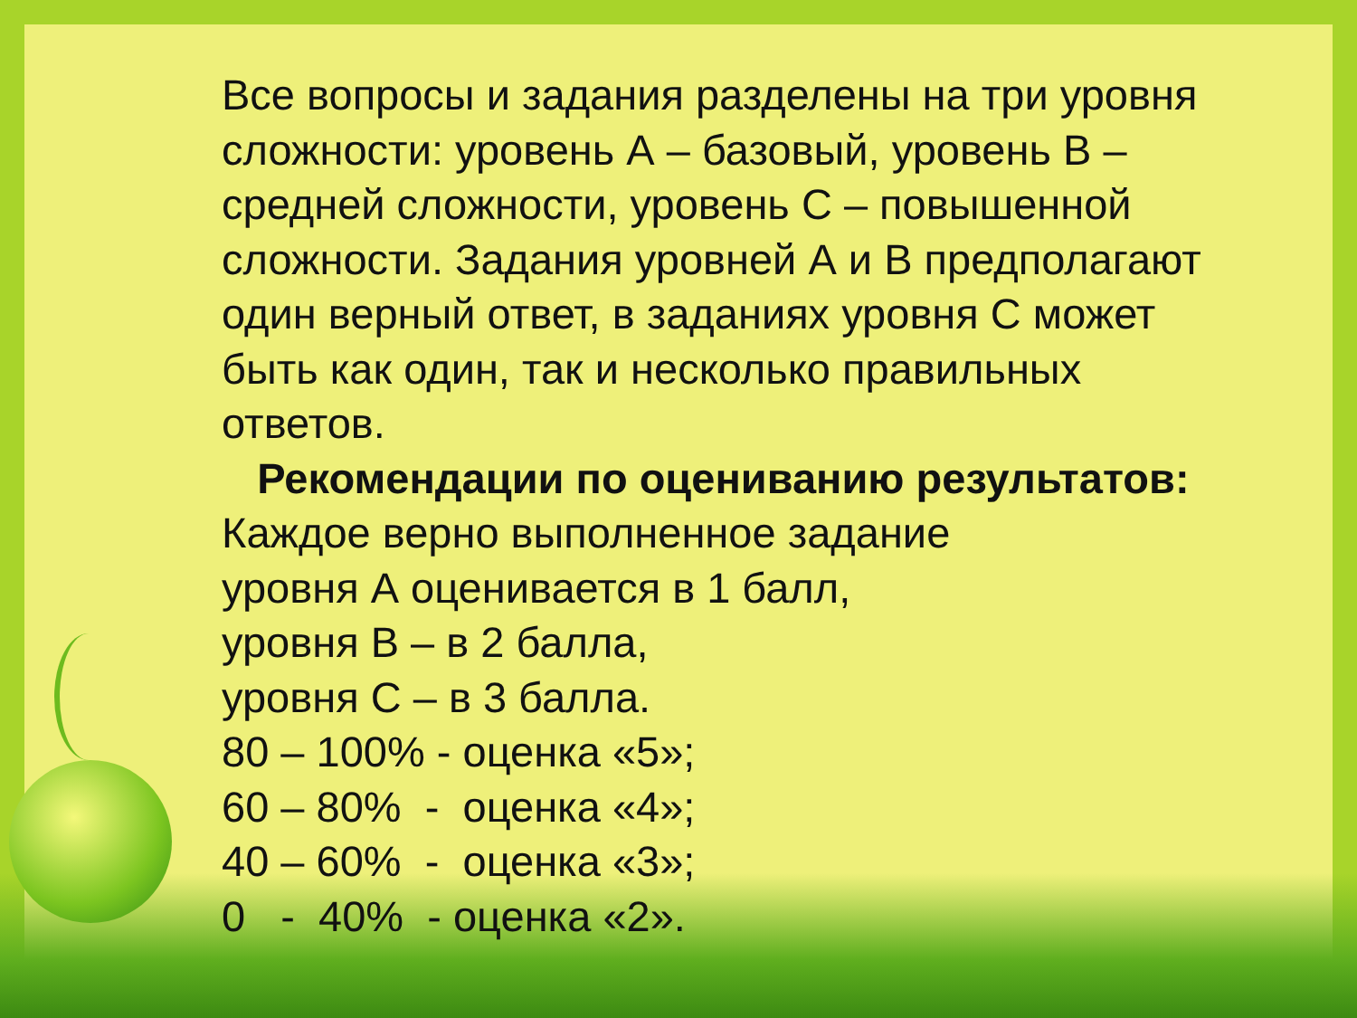Все вопросы и задания разделены на три уровня сложности: уровень А – базовый, уровень В – средней сложности, уровень С – повышенной сложности. Задания уровней А и В предполагают один верный ответ, в заданиях уровня С может быть как один, так и несколько правильных ответов.
Рекомендации по оцениванию результатов:
Каждое верно выполненное задание
уровня А оценивается в 1 балл,
уровня В – в 2 балла,
уровня С – в 3 балла.
80 – 100% - оценка «5»;
60 – 80% - оценка «4»;
40 – 60% - оценка «3»;
0 - 40% - оценка «2».